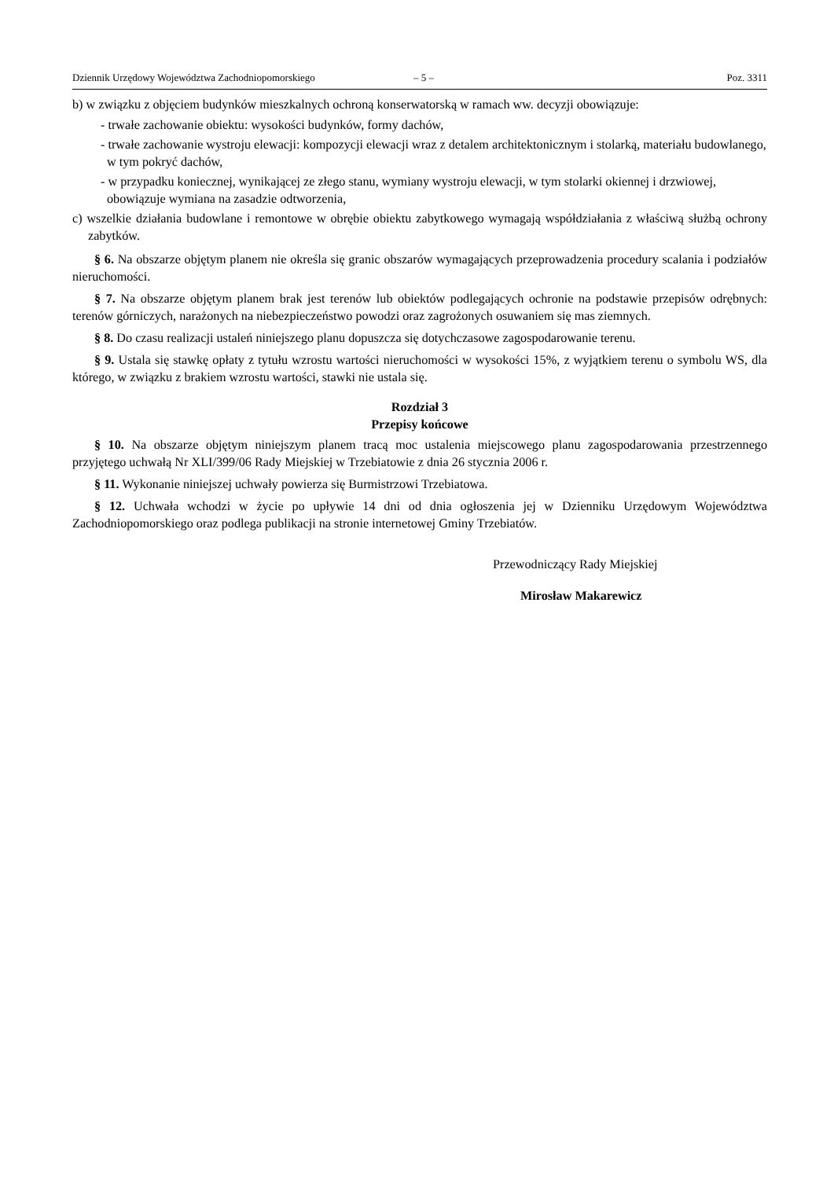Dziennik Urzędowy Województwa Zachodniopomorskiego – 5 – Poz. 3311
b) w związku z objęciem budynków mieszkalnych ochroną konserwatorską w ramach ww. decyzji obowiązuje:
- trwałe zachowanie obiektu: wysokości budynków, formy dachów,
- trwałe zachowanie wystroju elewacji: kompozycji elewacji wraz z detalem architektonicznym i stolarką, materiału budowlanego, w tym pokryć dachów,
- w przypadku koniecznej, wynikającej ze złego stanu, wymiany wystroju elewacji, w tym stolarki okiennej i drzwiowej, obowiązuje wymiana na zasadzie odtworzenia,
c) wszelkie działania budowlane i remontowe w obrębie obiektu zabytkowego wymagają współdziałania z właściwą służbą ochrony zabytków.
§ 6. Na obszarze objętym planem nie określa się granic obszarów wymagających przeprowadzenia procedury scalania i podziałów nieruchomości.
§ 7. Na obszarze objętym planem brak jest terenów lub obiektów podlegających ochronie na podstawie przepisów odrębnych: terenów górniczych, narażonych na niebezpieczeństwo powodzi oraz zagrożonych osuwaniem się mas ziemnych.
§ 8. Do czasu realizacji ustaleń niniejszego planu dopuszcza się dotychczasowe zagospodarowanie terenu.
§ 9. Ustala się stawkę opłaty z tytułu wzrostu wartości nieruchomości w wysokości 15%, z wyjątkiem terenu o symbolu WS, dla którego, w związku z brakiem wzrostu wartości, stawki nie ustala się.
Rozdział 3
Przepisy końcowe
§ 10. Na obszarze objętym niniejszym planem tracą moc ustalenia miejscowego planu zagospodarowania przestrzennego przyjętego uchwałą Nr XLI/399/06 Rady Miejskiej w Trzebiatowie z dnia 26 stycznia 2006 r.
§ 11. Wykonanie niniejszej uchwały powierza się Burmistrzowi Trzebiatowa.
§ 12. Uchwała wchodzi w życie po upływie 14 dni od dnia ogłoszenia jej w Dzienniku Urzędowym Województwa Zachodniopomorskiego oraz podlega publikacji na stronie internetowej Gminy Trzebiatów.
Przewodniczący Rady Miejskiej
Mirosław Makarewicz